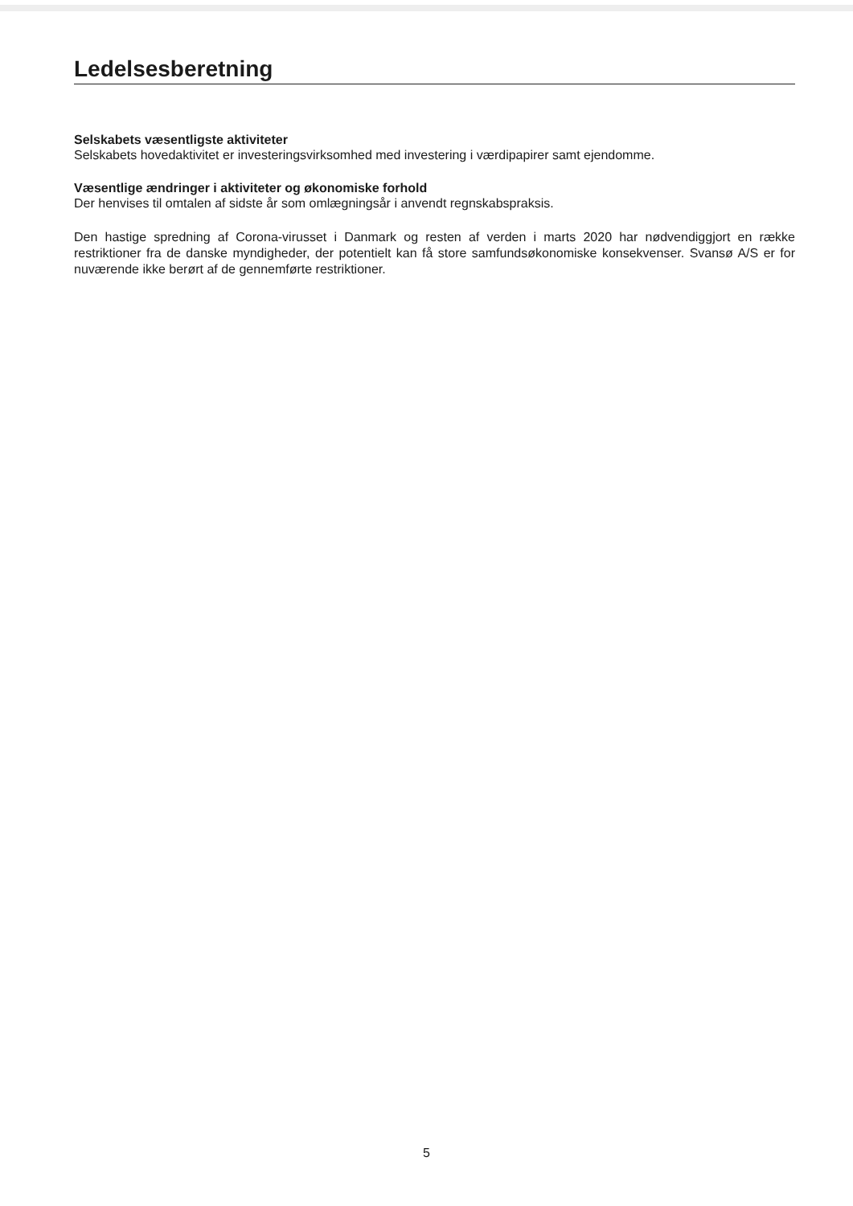Ledelsesberetning
Selskabets væsentligste aktiviteter
Selskabets hovedaktivitet er investeringsvirksomhed med investering i værdipapirer samt ejendomme.
Væsentlige ændringer i aktiviteter og økonomiske forhold
Der henvises til omtalen af sidste år som omlægningsår i anvendt regnskabspraksis.
Den hastige spredning af Corona-virusset i Danmark og resten af verden i marts 2020 har nødvendiggjort en række restriktioner fra de danske myndigheder, der potentielt kan få store samfundsøkonomiske konsekvenser. Svansø A/S er for nuværende ikke berørt af de gennemførte restriktioner.
5